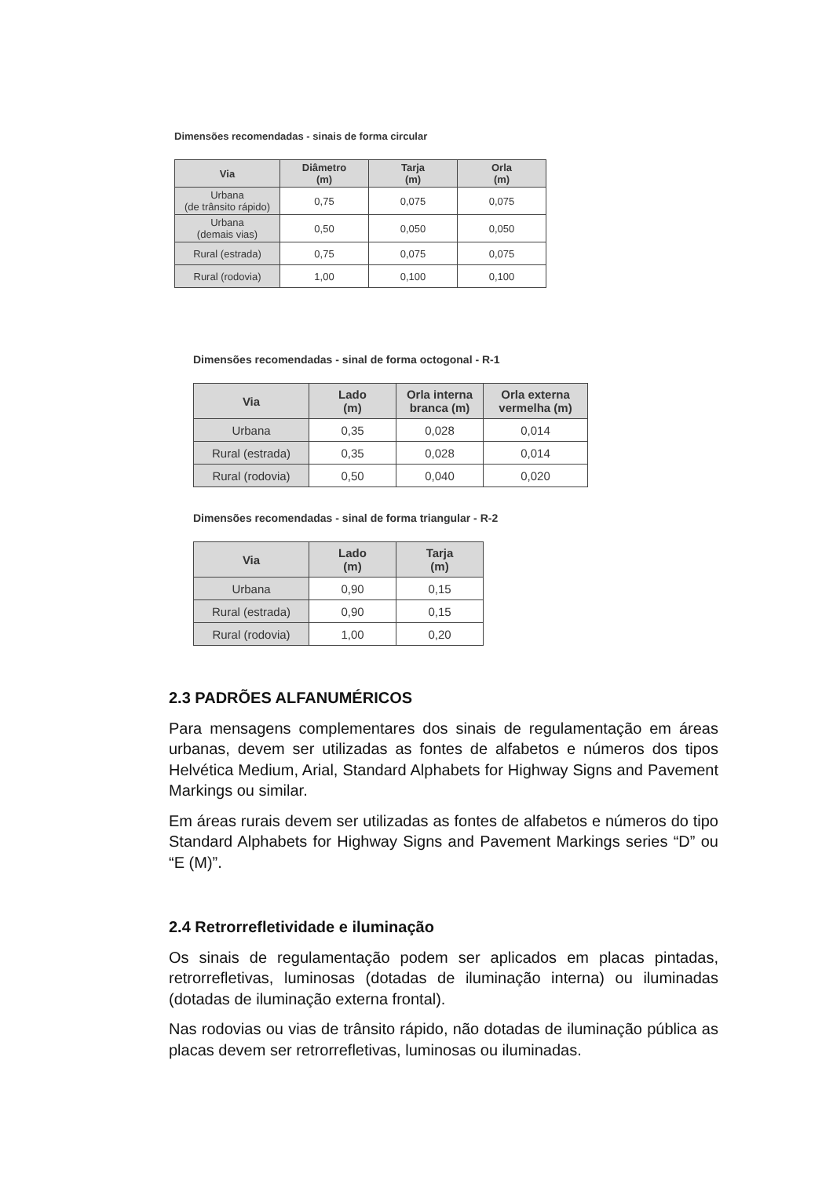Dimensões recomendadas - sinais de forma circular
| Via | Diâmetro (m) | Tarja (m) | Orla (m) |
| --- | --- | --- | --- |
| Urbana (de trânsito rápido) | 0,75 | 0,075 | 0,075 |
| Urbana (demais vias) | 0,50 | 0,050 | 0,050 |
| Rural (estrada) | 0,75 | 0,075 | 0,075 |
| Rural (rodovia) | 1,00 | 0,100 | 0,100 |
Dimensões recomendadas - sinal de forma octogonal - R-1
| Via | Lado (m) | Orla interna branca (m) | Orla externa vermelha (m) |
| --- | --- | --- | --- |
| Urbana | 0,35 | 0,028 | 0,014 |
| Rural (estrada) | 0,35 | 0,028 | 0,014 |
| Rural (rodovia) | 0,50 | 0,040 | 0,020 |
Dimensões recomendadas - sinal de forma triangular - R-2
| Via | Lado (m) | Tarja (m) |
| --- | --- | --- |
| Urbana | 0,90 | 0,15 |
| Rural (estrada) | 0,90 | 0,15 |
| Rural (rodovia) | 1,00 | 0,20 |
2.3 PADRÕES ALFANUMÉRICOS
Para mensagens complementares dos sinais de regulamentação em áreas urbanas, devem ser utilizadas as fontes de alfabetos e números dos tipos Helvética Medium, Arial, Standard Alphabets for Highway Signs and Pavement Markings ou similar.
Em áreas rurais devem ser utilizadas as fontes de alfabetos e números do tipo Standard Alphabets for Highway Signs and Pavement Markings series “D” ou “E (M)”.
2.4 Retrorrefletividade e iluminação
Os sinais de regulamentação podem ser aplicados em placas pintadas, retrorrefletivas, luminosas (dotadas de iluminação interna) ou iluminadas (dotadas de iluminação externa frontal).
Nas rodovias ou vias de trânsito rápido, não dotadas de iluminação pública as placas devem ser retrorrefletivas, luminosas ou iluminadas.